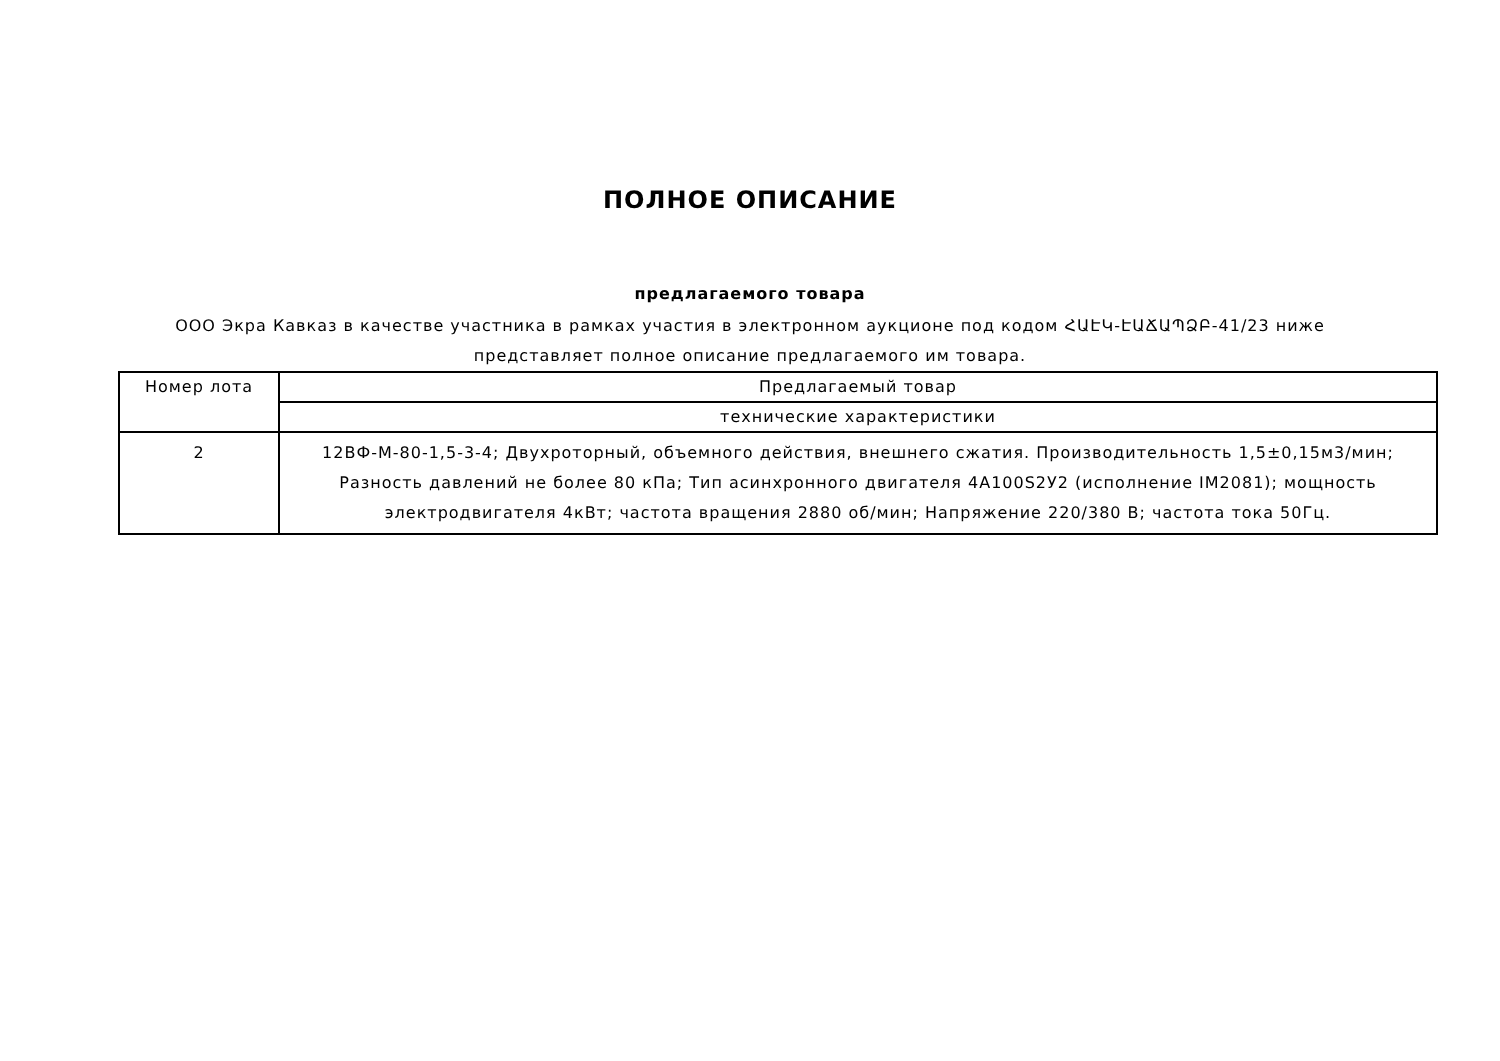ПОЛНОЕ ОПИСАНИЕ
предлагаемого товара
ООО Экра Кавказ в качестве участника в рамках участия в электронном аукционе под кодом ՀԱԷԿ-ԷԱՃԱՊՁԲ-41/23 ниже представляет полное описание предлагаемого им товара.
| Номер лота | Предлагаемый товар |
| | технические характеристики |
| 2 | 12ВФ-М-80-1,5-3-4; Двухроторный, объемного действия, внешнего сжатия. Производительность 1,5±0,15м3/мин; Разность давлений не более 80 кПа; Тип асинхронного двигателя 4А100S2У2 (исполнение IM2081); мощность электродвигателя 4кВт; частота вращения 2880 об/мин; Напряжение 220/380 В; частота тока 50Гц. |